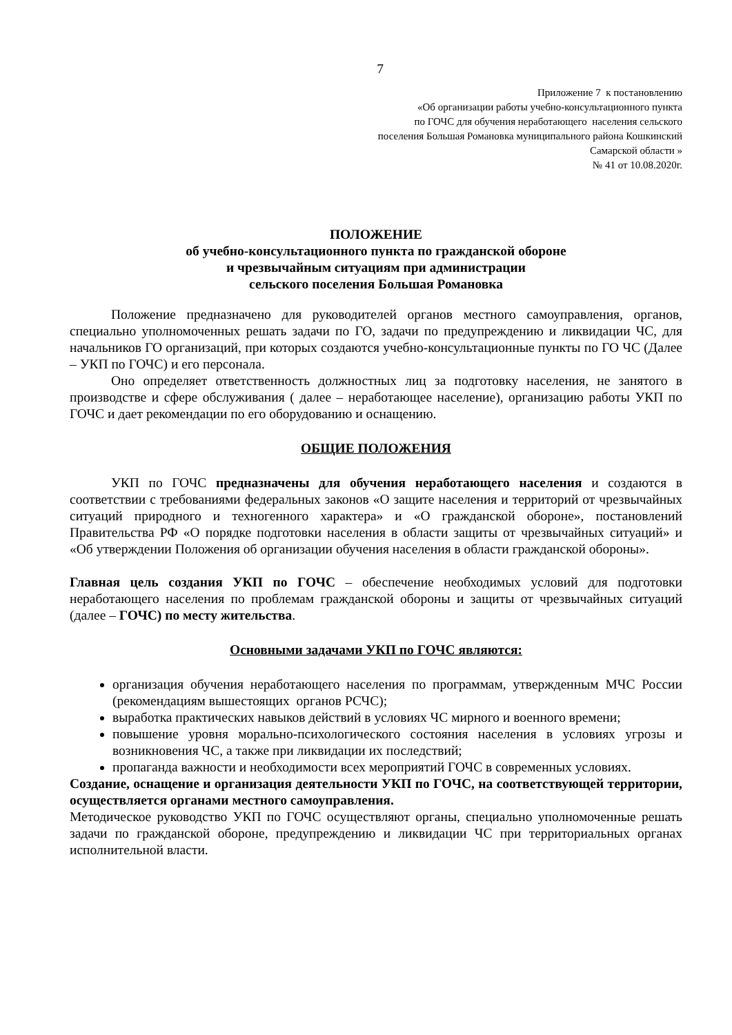7
Приложение 7 к постановлению
«Об организации работы учебно-консультационного пункта
по ГОЧС для обучения неработающего населения сельского
поселения Большая Романовка муниципального района Кошкинский
Самарской области »
№ 41 от 10.08.2020г.
ПОЛОЖЕНИЕ
об учебно-консультационного пункта по гражданской обороне
и чрезвычайным ситуациям при администрации
сельского поселения Большая Романовка
Положение предназначено для руководителей органов местного самоуправления, органов, специально уполномоченных решать задачи по ГО, задачи по предупреждению и ликвидации ЧС, для начальников ГО организаций, при которых создаются учебно-консультационные пункты по ГО ЧС (Далее – УКП по ГОЧС) и его персонала.
Оно определяет ответственность должностных лиц за подготовку населения, не занятого в производстве и сфере обслуживания ( далее – неработающее население), организацию работы УКП по ГОЧС и дает рекомендации по его оборудованию и оснащению.
ОБЩИЕ ПОЛОЖЕНИЯ
УКП по ГОЧС предназначены для обучения неработающего населения и создаются в соответствии с требованиями федеральных законов «О защите населения и территорий от чрезвычайных ситуаций природного и техногенного характера» и «О гражданской обороне», постановлений Правительства РФ «О порядке подготовки населения в области защиты от чрезвычайных ситуаций» и «Об утверждении Положения об организации обучения населения в области гражданской обороны».
Главная цель создания УКП по ГОЧС – обеспечение необходимых условий для подготовки неработающего населения по проблемам гражданской обороны и защиты от чрезвычайных ситуаций (далее – ГОЧС) по месту жительства.
Основными задачами УКП по ГОЧС являются:
организация обучения неработающего населения по программам, утвержденным МЧС России (рекомендациям вышестоящих органов РСЧС);
выработка практических навыков действий в условиях ЧС мирного и военного времени;
повышение уровня морально-психологического состояния населения в условиях угрозы и возникновения ЧС, а также при ликвидации их последствий;
пропаганда важности и необходимости всех мероприятий ГОЧС в современных условиях.
Создание, оснащение и организация деятельности УКП по ГОЧС, на соответствующей территории, осуществляется органами местного самоуправления.
Методическое руководство УКП по ГОЧС осуществляют органы, специально уполномоченные решать задачи по гражданской обороне, предупреждению и ликвидации ЧС при территориальных органах исполнительной власти.